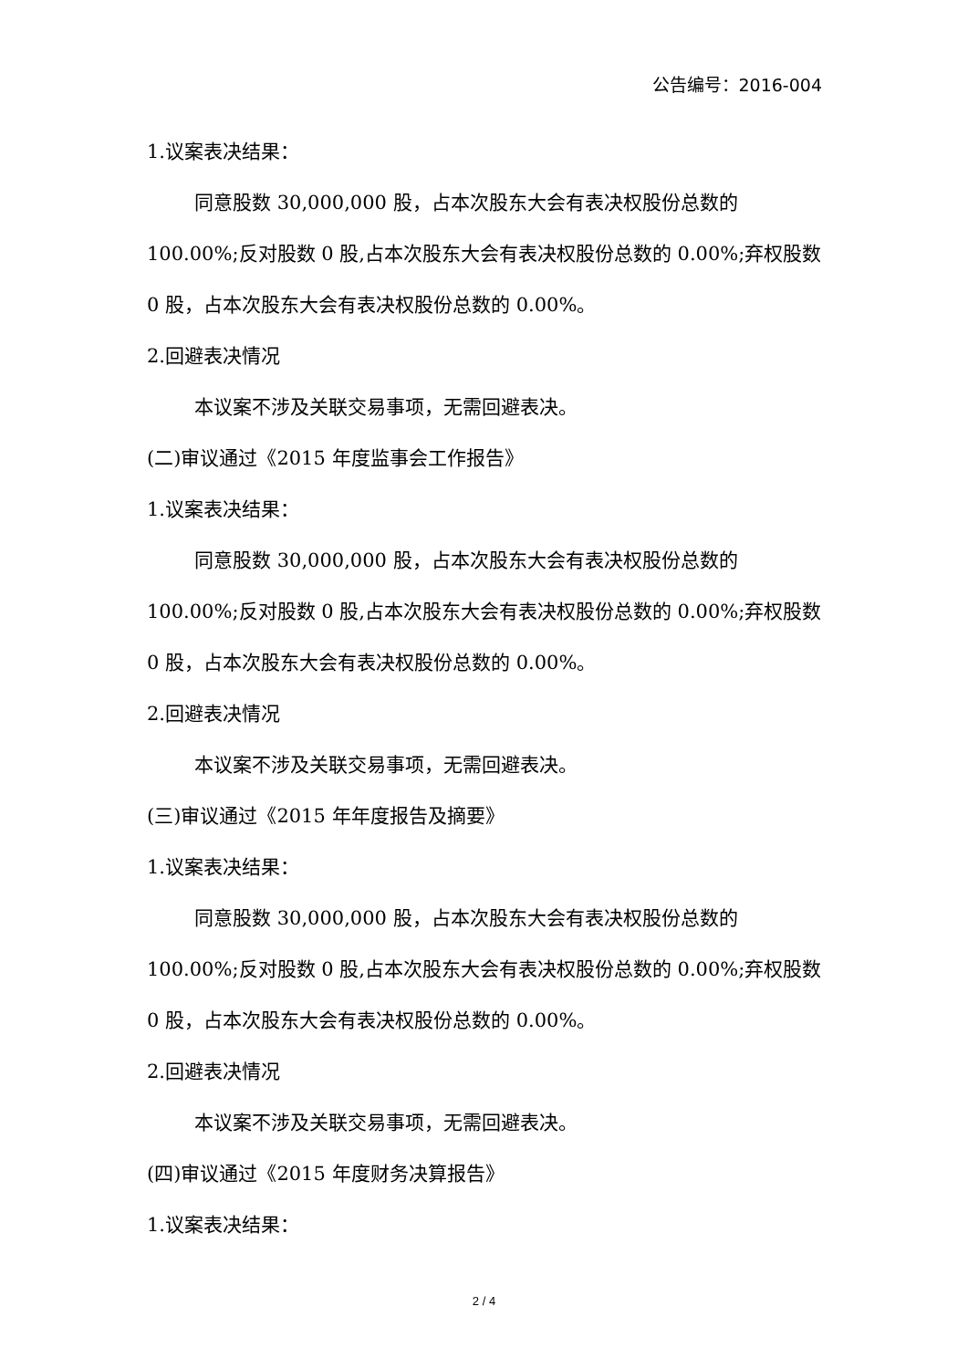公告编号：2016-004
1.议案表决结果：
同意股数 30,000,000 股，占本次股东大会有表决权股份总数的 100.00%;反对股数 0 股,占本次股东大会有表决权股份总数的 0.00%;弃权股数 0 股，占本次股东大会有表决权股份总数的 0.00%。
2.回避表决情况
本议案不涉及关联交易事项，无需回避表决。
(二)审议通过《2015 年度监事会工作报告》
1.议案表决结果：
同意股数 30,000,000 股，占本次股东大会有表决权股份总数的 100.00%;反对股数 0 股,占本次股东大会有表决权股份总数的 0.00%;弃权股数 0 股，占本次股东大会有表决权股份总数的 0.00%。
2.回避表决情况
本议案不涉及关联交易事项，无需回避表决。
(三)审议通过《2015 年年度报告及摘要》
1.议案表决结果：
同意股数 30,000,000 股，占本次股东大会有表决权股份总数的 100.00%;反对股数 0 股,占本次股东大会有表决权股份总数的 0.00%;弃权股数 0 股，占本次股东大会有表决权股份总数的 0.00%。
2.回避表决情况
本议案不涉及关联交易事项，无需回避表决。
(四)审议通过《2015 年度财务决算报告》
1.议案表决结果：
2 / 4